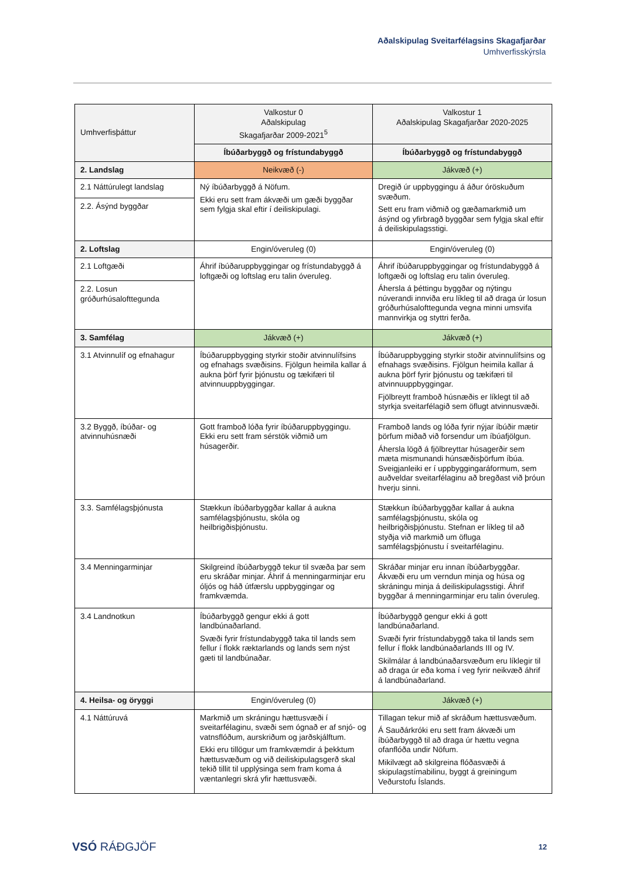Aðalskipulag Sveitarfélagsins Skagafjarðar
Umhverfisskýrsla
| Umhverfisþáttur | Valkostur 0 Aðalskipulag Skagafjarðar 2009-2021<sup>5</sup> | Valkostur 1 Aðalskipulag Skagafjarðar 2020-2025 |
| --- | --- | --- |
| | Íbúðarbyggð og frístundabyggð | Íbúðarbyggð og frístundabyggð |
| 2. Landslag | Neikvæð (-) | Jákvæð (+) |
| 2.1 Náttúrulegt landslag | Ný íbúðarbyggð á Nöfum. Ekki eru sett fram ákvæði um gæði byggðar sem fylgja skal eftir í deiliskipulagi. | Dregið úr uppbyggingu á áður óröskuðum svæðum. Sett eru fram viðmið og gæðamarkmið um ásýnd og yfirbragð byggðar sem fylgja skal eftir á deiliskipulagsstigi. |
| 2.2. Ásýnd byggðar | | |
| 2. Loftslag | Engin/óveruleg (0) | Engin/óveruleg (0) |
| 2.1 Loftgæði | Áhrif íbúðaruppbyggingar og frístundabyggð á loftgæði og loftslag eru talin óveruleg. | Áhrif íbúðaruppbyggingar og frístundabyggð á loftgæði og loftslag eru talin óveruleg. Áhersla á þéttingu byggðar og nýtingu núverandi innviða eru líkleg til að draga úr losun gróðurhúsalofttegunda vegna minni umsvifa mannvirkja og styttri ferða. |
| 2.2. Losun gróðurhúsalofttegunda | | |
| 3. Samfélag | Jákvæð (+) | Jákvæð (+) |
| 3.1 Atvinnulíf og efnahagur | Íbúðaruppbygging styrkir stoðir atvinnulífsins og efnahags svæðisins. Fjölgun heimila kallar á aukna þörf fyrir þjónustu og tækifæri til atvinnuuppbyggingar. | Íbúðaruppbygging styrkir stoðir atvinnulífsins og efnahags svæðisins. Fjölgun heimila kallar á aukna þörf fyrir þjónustu og tækifæri til atvinnuuppbyggingar. Fjölbreytt framboð húsnæðis er líklegt til að styrkja sveitarfélagið sem öflugt atvinnusvæði. |
| 3.2 Byggð, íbúðar- og atvinnuhúsnæði | Gott framboð lóða fyrir íbúðaruppbyggingu. Ekki eru sett fram sérstök viðmið um húsagerðir. | Framboð lands og lóða fyrir nýjar íbúðir mætir þörfum miðað við forsendur um íbúafjölgun. Áhersla lögð á fjölbreyttar húsagerðir sem mæta mismunandi húnsæðisþörfum íbúa. Sveigjanleiki er í uppbyggingaráformum, sem auðveldar sveitarfélaginu að bregðast við þróun hverju sinni. |
| 3.3. Samfélagsþjónusta | Stækkun íbúðarbyggðar kallar á aukna samfélagsþjónustu, skóla og heilbrigðisþjónustu. | Stækkun íbúðarbyggðar kallar á aukna samfélagsþjónustu, skóla og heilbrigðisþjónustu. Stefnan er líkleg til að styðja við markmið um öfluga samfélagsþjónustu í sveitarfélaginu. |
| 3.4 Menningarminjar | Skilgreind íbúðarbyggð tekur til svæða þar sem eru skráðar minjar. Áhrif á menningarminjar eru óljós og háð útfærslu uppbyggingar og framkvæmda. | Skráðar minjar eru innan íbúðarbyggðar. Ákvæði eru um verndun minja og húsa og skráningu minja á deiliskipulagsstigi. Áhrif byggðar á menningarminjar eru talin óveruleg. |
| 3.4 Landnotkun | Íbúðarbyggð gengur ekki á gott landbúnaðarland. Svæði fyrir frístundabyggð taka til lands sem fellur í flokk ræktarlands og lands sem nýst gæti til landbúnaðar. | Íbúðarbyggð gengur ekki á gott landbúnaðarland. Svæði fyrir frístundabyggð taka til lands sem fellur í flokk landbúnaðarlands III og IV. Skilmálar á landbúnaðarsvæðum eru líklegir til að draga úr eða koma í veg fyrir neikvæð áhrif á landbúnaðarland. |
| 4. Heilsa- og öryggi | Engin/óveruleg (0) | Jákvæð (+) |
| 4.1 Náttúruvá | Markmið um skráningu hættusvæði í sveitarfélaginu, svæði sem ógnað er af snjó- og vatnsflóðum, aurskriðum og jarðskjálftum. Ekki eru tillögur um framkvæmdir á þekktum hættusvæðum og við deiliskipulagsgerð skal tekið tillit til upplýsinga sem fram koma á væntanlegri skrá yfir hættusvæði. | Tillagan tekur mið af skráðum hættusvæðum. Á Sauðárkróki eru sett fram ákvæði um íbúðarbyggð til að draga úr hættu vegna ofanflóða undir Nöfum. Mikilvægt að skilgreina flóðasvæði á skipulagstímabilinu, byggt á greiningum Veðurstofu Íslands. |
VSÓ RÁÐGJÖF 12